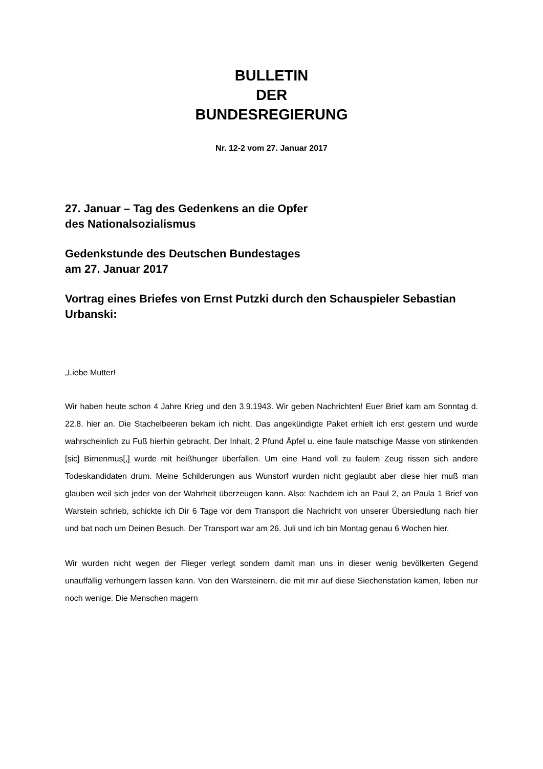BULLETIN
DER
BUNDESREGIERUNG
Nr. 12-2 vom 27. Januar 2017
27. Januar – Tag des Gedenkens an die Opfer
des Nationalsozialismus
Gedenkstunde des Deutschen Bundestages
am 27. Januar 2017
Vortrag eines Briefes von Ernst Putzki durch den Schauspieler Sebastian Urbanski:
„Liebe Mutter!
Wir haben heute schon 4 Jahre Krieg und den 3.9.1943. Wir geben Nachrichten! Euer Brief kam am Sonntag d. 22.8. hier an. Die Stachelbeeren bekam ich nicht. Das ange­kündigte Paket erhielt ich erst gestern und wurde wahrscheinlich zu Fuß hierhin ge­bracht. Der Inhalt, 2 Pfund Äpfel u. eine faule matschige Masse von stinkenden [sic] Birnenmus[,] wurde mit heißhunger überfallen. Um eine Hand voll zu faulem Zeug ris­sen sich andere Todeskandidaten drum. Meine Schilderungen aus Wunstorf wurden nicht geglaubt aber diese hier muß man glauben weil sich jeder von der Wahrheit über­zeugen kann. Also: Nachdem ich an Paul 2, an Paula 1 Brief von Warstein schrieb, schickte ich Dir 6 Tage vor dem Transport die Nachricht von unserer Übersiedlung nach hier und bat noch um Deinen Besuch. Der Transport war am 26. Juli und ich bin Montag genau 6 Wochen hier.
Wir wurden nicht wegen der Flieger verlegt sondern damit man uns in dieser wenig bevölkerten Gegend unauffällig verhungern lassen kann. Von den Warsteinern, die mit mir auf diese Siechenstation kamen, leben nur noch wenige. Die Menschen magern